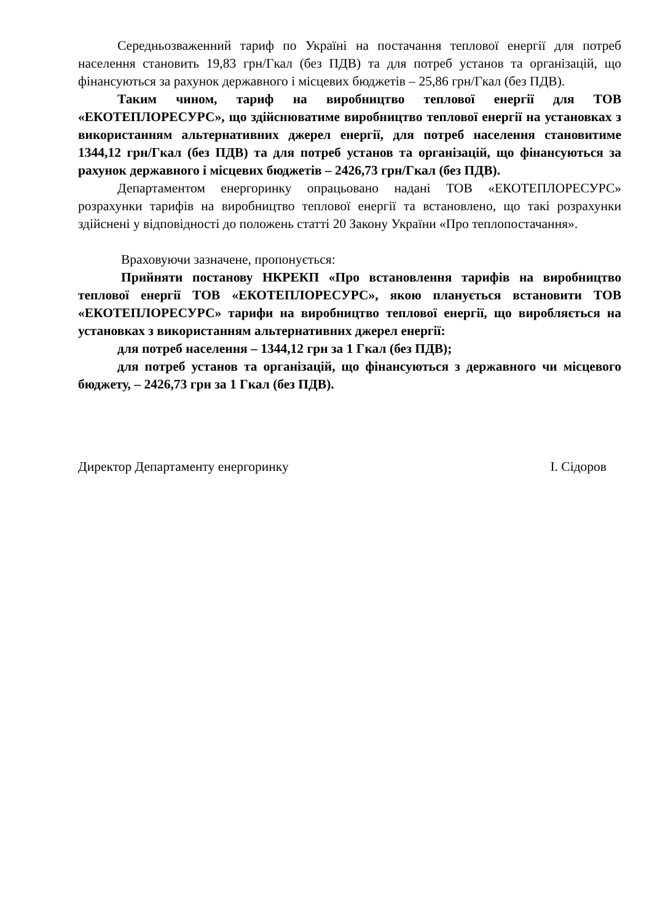Середньозваженний тариф по Україні на постачання теплової енергії для потреб населення становить 19,83 грн/Гкал (без ПДВ) та для потреб установ та організацій, що фінансуються за рахунок державного і місцевих бюджетів – 25,86 грн/Гкал (без ПДВ).
Таким чином, тариф на виробництво теплової енергії для ТОВ «ЕКОТЕПЛОРЕСУРС», що здійснюватиме виробництво теплової енергії на установках з використанням альтернативних джерел енергії, для потреб населення становитиме 1344,12 грн/Гкал (без ПДВ) та для потреб установ та організацій, що фінансуються за рахунок державного і місцевих бюджетів – 2426,73 грн/Гкал (без ПДВ).
Департаментом енергоринку опрацьовано надані ТОВ «ЕКОТЕПЛОРЕСУРС» розрахунки тарифів на виробництво теплової енергії та встановлено, що такі розрахунки здійснені у відповідності до положень статті 20 Закону України «Про теплопостачання».
Враховуючи зазначене, пропонується:
Прийняти постанову НКРЕКП «Про встановлення тарифів на виробництво теплової енергії ТОВ «ЕКОТЕПЛОРЕСУРС», якою планується встановити ТОВ «ЕКОТЕПЛОРЕСУРС» тарифи на виробництво теплової енергії, що виробляється на установках з використанням альтернативних джерел енергії:
для потреб населення – 1344,12 грн за 1 Гкал (без ПДВ);
для потреб установ та організацій, що фінансуються з державного чи місцевого бюджету, – 2426,73 грн за 1 Гкал (без ПДВ).
Директор Департаменту енергоринку І. Сідоров